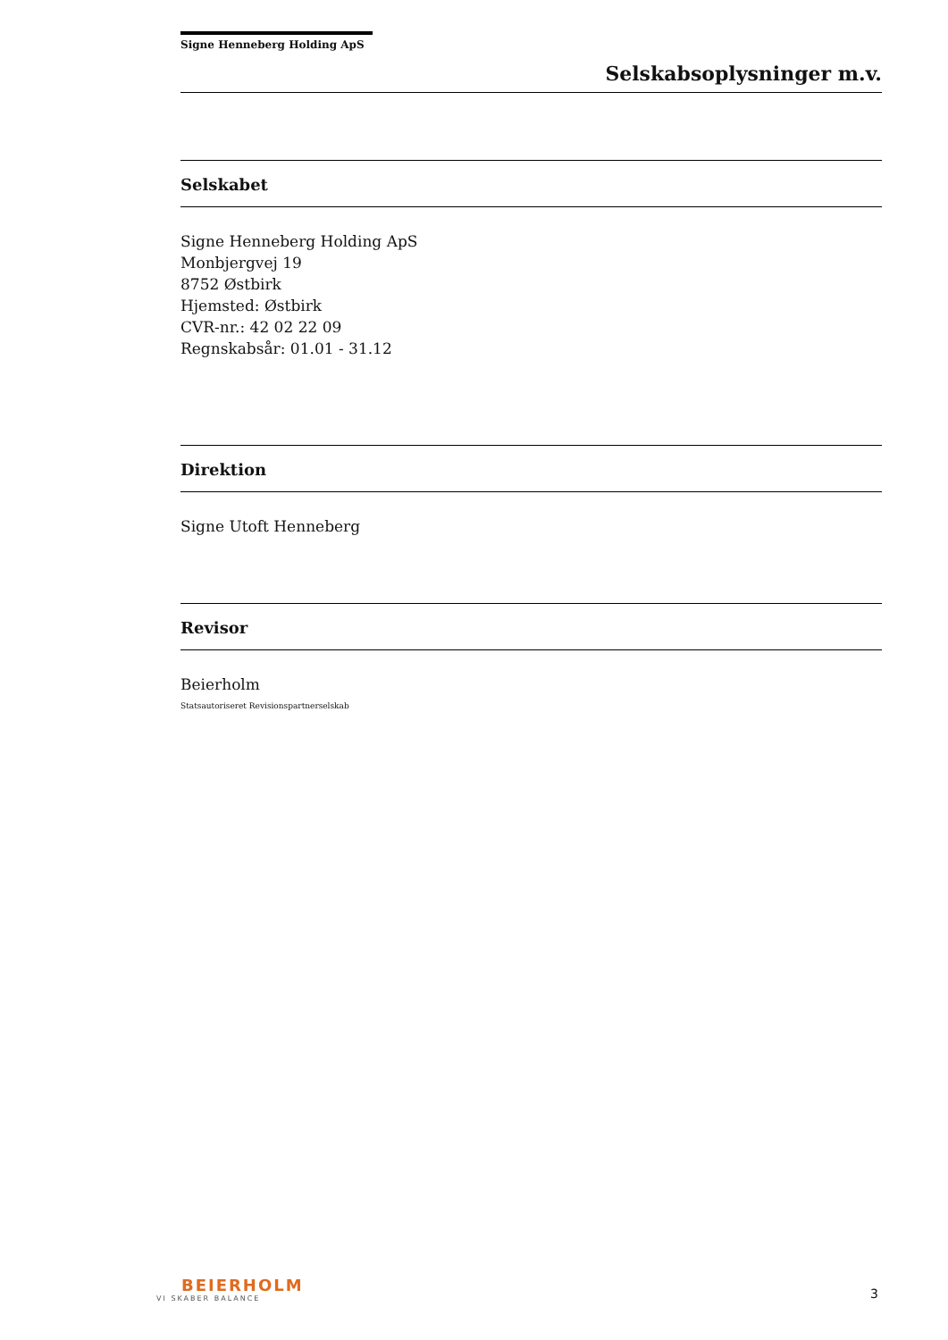Signe Henneberg Holding ApS
Selskabsoplysninger m.v.
Selskabet
Signe Henneberg Holding ApS
Monbjergvej 19
8752 Østbirk
Hjemsted: Østbirk
CVR-nr.: 42 02 22 09
Regnskabsår: 01.01 - 31.12
Direktion
Signe Utoft Henneberg
Revisor
Beierholm
Statsautoriseret Revisionspartnerselskab
BEIERHOLM
VI SKABER BALANCE
3